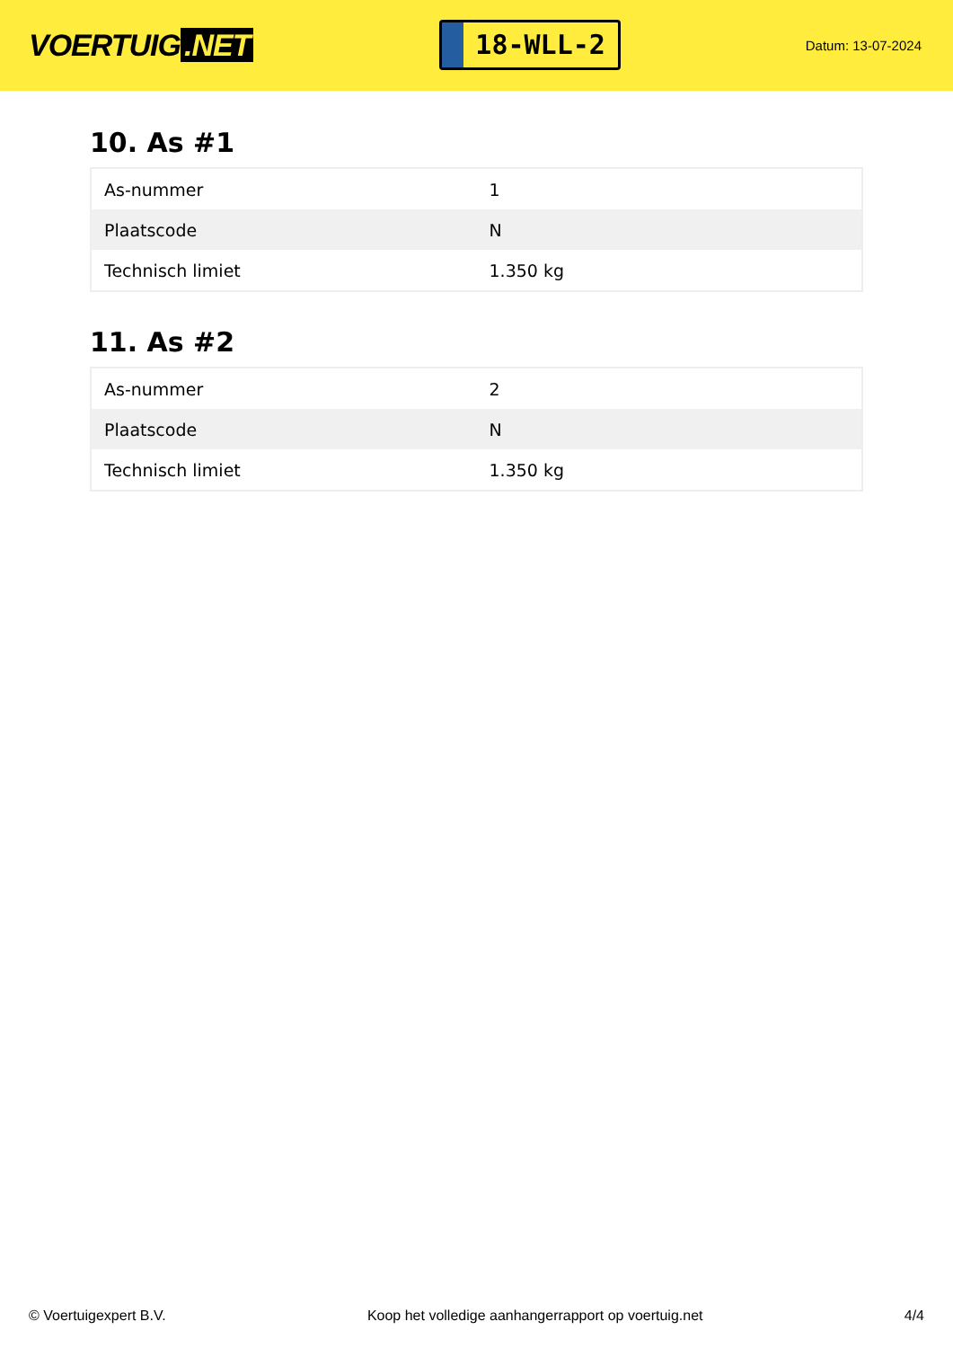VOERTUIG.NET
18-WLL-2
Datum: 13-07-2024
10. As #1
| As-nummer | 1 |
| Plaatscode | N |
| Technisch limiet | 1.350 kg |
11. As #2
| As-nummer | 2 |
| Plaatscode | N |
| Technisch limiet | 1.350 kg |
© Voertuigexpert B.V. Koop het volledige aanhangerrapport op voertuig.net 4/4